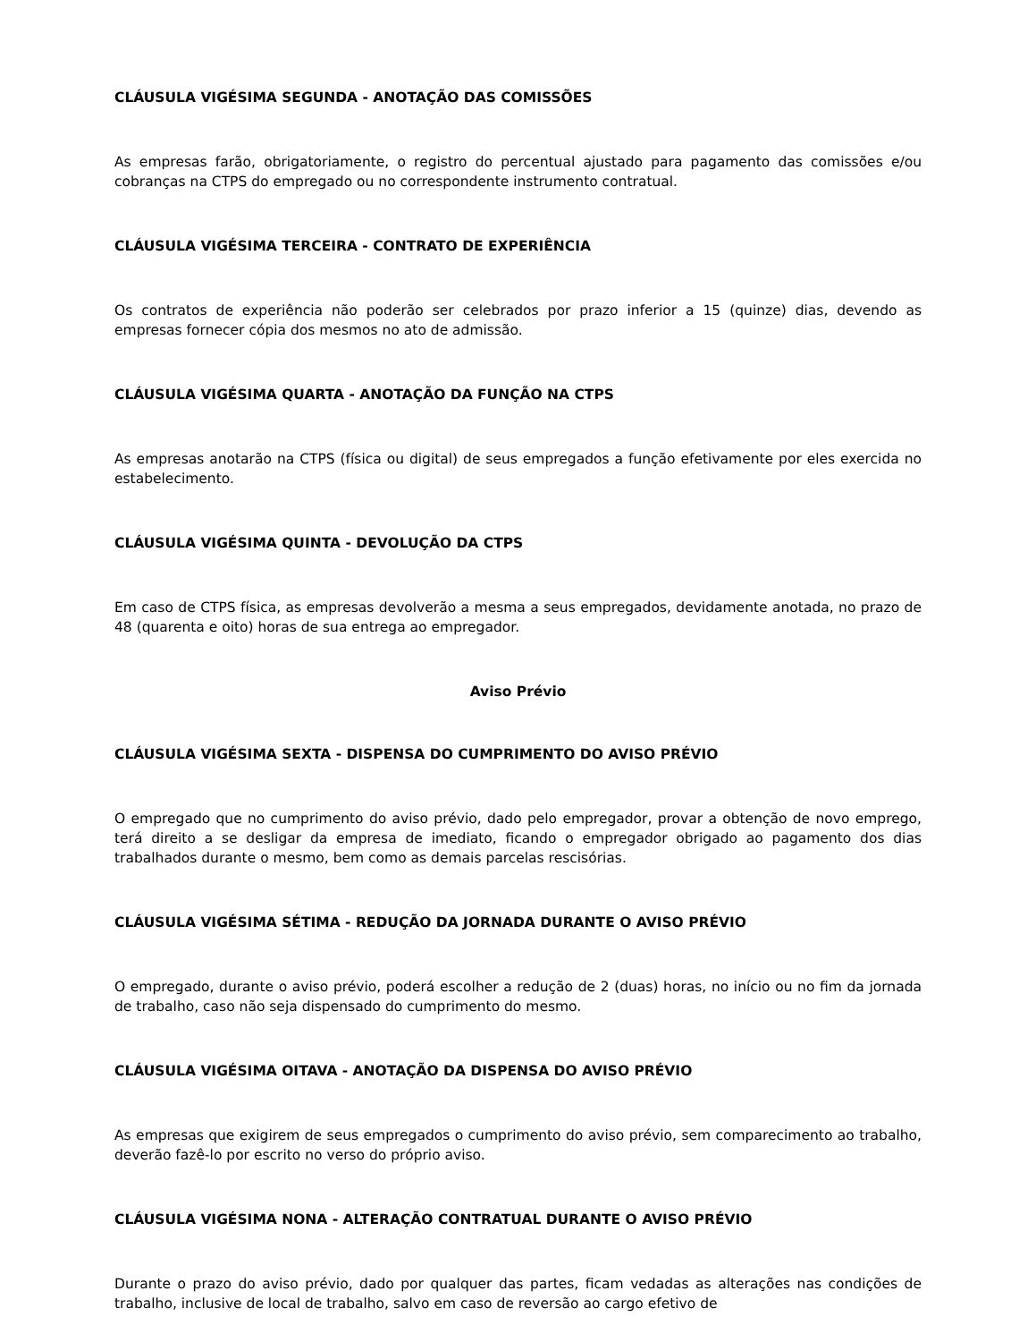CLÁUSULA VIGÉSIMA SEGUNDA - ANOTAÇÃO DAS COMISSÕES
As empresas farão, obrigatoriamente, o registro do percentual ajustado para pagamento das comissões e/ou cobranças na CTPS do empregado ou no correspondente instrumento contratual.
CLÁUSULA VIGÉSIMA TERCEIRA - CONTRATO DE EXPERIÊNCIA
Os contratos de experiência não poderão ser celebrados por prazo inferior a 15 (quinze) dias, devendo as empresas fornecer cópia dos mesmos no ato de admissão.
CLÁUSULA VIGÉSIMA QUARTA - ANOTAÇÃO DA FUNÇÃO NA CTPS
As empresas anotarão na CTPS (física ou digital) de seus empregados a função efetivamente por eles exercida no estabelecimento.
CLÁUSULA VIGÉSIMA QUINTA - DEVOLUÇÃO DA CTPS
Em caso de CTPS física, as empresas devolverão a mesma a seus empregados, devidamente anotada, no prazo de 48 (quarenta e oito) horas de sua entrega ao empregador.
Aviso Prévio
CLÁUSULA VIGÉSIMA SEXTA - DISPENSA DO CUMPRIMENTO DO AVISO PRÉVIO
O empregado que no cumprimento do aviso prévio, dado pelo empregador, provar a obtenção de novo emprego, terá direito a se desligar da empresa de imediato, ficando o empregador obrigado ao pagamento dos dias trabalhados durante o mesmo, bem como as demais parcelas rescisórias.
CLÁUSULA VIGÉSIMA SÉTIMA - REDUÇÃO DA JORNADA DURANTE O AVISO PRÉVIO
O empregado, durante o aviso prévio, poderá escolher a redução de 2 (duas) horas, no início ou no fim da jornada de trabalho, caso não seja dispensado do cumprimento do mesmo.
CLÁUSULA VIGÉSIMA OITAVA - ANOTAÇÃO DA DISPENSA DO AVISO PRÉVIO
As empresas que exigirem de seus empregados o cumprimento do aviso prévio, sem comparecimento ao trabalho, deverão fazê-lo por escrito no verso do próprio aviso.
CLÁUSULA VIGÉSIMA NONA - ALTERAÇÃO CONTRATUAL DURANTE O AVISO PRÉVIO
Durante o prazo do aviso prévio, dado por qualquer das partes, ficam vedadas as alterações nas condições de trabalho, inclusive de local de trabalho, salvo em caso de reversão ao cargo efetivo de